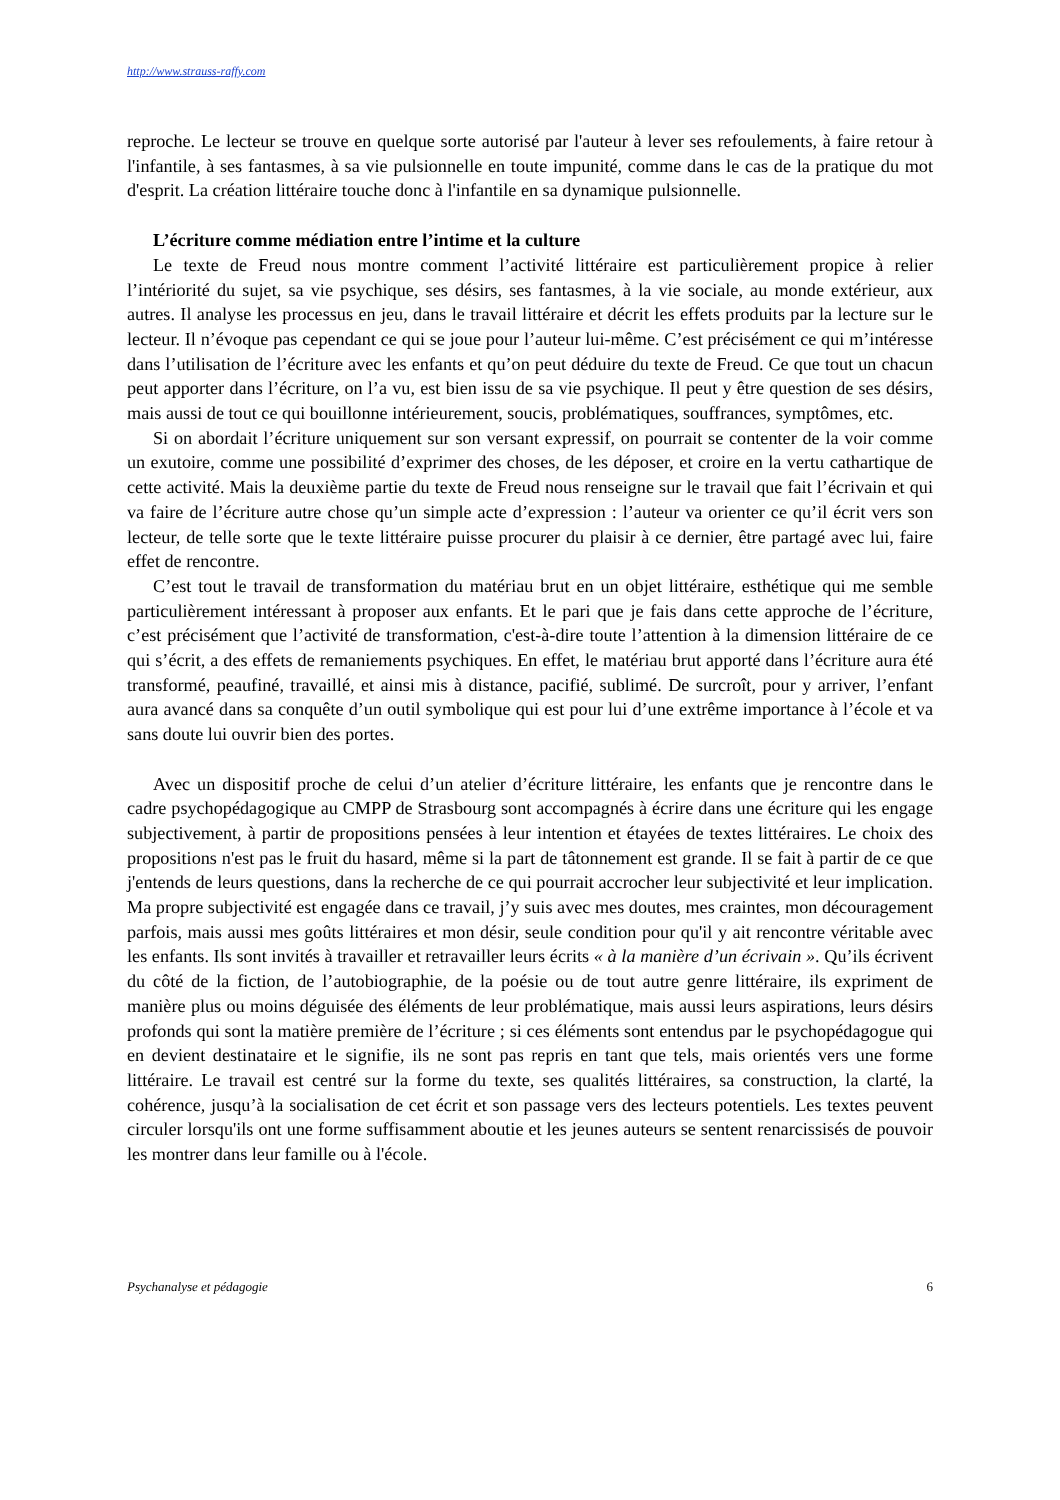http://www.strauss-raffy.com
reproche. Le lecteur se trouve en quelque sorte autorisé par l'auteur à lever ses refoulements, à faire retour à l'infantile, à ses fantasmes, à sa vie pulsionnelle en toute impunité, comme dans le cas de la pratique du mot d'esprit. La création littéraire touche donc à l'infantile en sa dynamique pulsionnelle.
L’écriture comme médiation entre l’intime et la culture
Le texte de Freud nous montre comment l’activité littéraire est particulièrement propice à relier l’intériorité du sujet, sa vie psychique, ses désirs, ses fantasmes, à la vie sociale, au monde extérieur, aux autres. Il analyse les processus en jeu, dans le travail littéraire et décrit les effets produits par la lecture sur le lecteur. Il n’évoque pas cependant ce qui se joue pour l’auteur lui-même. C’est précisément ce qui m’intéresse dans l’utilisation de l’écriture avec les enfants et qu’on peut déduire du texte de Freud. Ce que tout un chacun peut apporter dans l’écriture, on l’a vu, est bien issu de sa vie psychique. Il peut y être question de ses désirs, mais aussi de tout ce qui bouillonne intérieurement, soucis, problématiques, souffrances, symptômes, etc.
Si on abordait l’écriture uniquement sur son versant expressif, on pourrait se contenter de la voir comme un exutoire, comme une possibilité d’exprimer des choses, de les déposer, et croire en la vertu cathartique de cette activité. Mais la deuxième partie du texte de Freud nous renseigne sur le travail que fait l’écrivain et qui va faire de l’écriture autre chose qu’un simple acte d’expression : l’auteur va orienter ce qu’il écrit vers son lecteur, de telle sorte que le texte littéraire puisse procurer du plaisir à ce dernier, être partagé avec lui, faire effet de rencontre.
C’est tout le travail de transformation du matériau brut en un objet littéraire, esthétique qui me semble particulièrement intéressant à proposer aux enfants. Et le pari que je fais dans cette approche de l’écriture, c’est précisément que l’activité de transformation, c'est-à-dire toute l’attention à la dimension littéraire de ce qui s’écrit, a des effets de remaniements psychiques. En effet, le matériau brut apporté dans l’écriture aura été transformé, peaufiné, travaillé, et ainsi mis à distance, pacifié, sublimé. De surcroît, pour y arriver, l’enfant aura avancé dans sa conquête d’un outil symbolique qui est pour lui d’une extrême importance à l’école et va sans doute lui ouvrir bien des portes.
Avec un dispositif proche de celui d’un atelier d’écriture littéraire, les enfants que je rencontre dans le cadre psychopédagogique au CMPP de Strasbourg sont accompagnés à écrire dans une écriture qui les engage subjectivement, à partir de propositions pensées à leur intention et étayées de textes littéraires. Le choix des propositions n'est pas le fruit du hasard, même si la part de tâtonnement est grande. Il se fait à partir de ce que j'entends de leurs questions, dans la recherche de ce qui pourrait accrocher leur subjectivité et leur implication. Ma propre subjectivité est engagée dans ce travail, j’y suis avec mes doutes, mes craintes, mon découragement parfois, mais aussi mes goûts littéraires et mon désir, seule condition pour qu'il y ait rencontre véritable avec les enfants. Ils sont invités à travailler et retravailler leurs écrits « à la manière d’un écrivain ». Qu’ils écrivent du côté de la fiction, de l’autobiographie, de la poésie ou de tout autre genre littéraire, ils expriment de manière plus ou moins déguisée des éléments de leur problématique, mais aussi leurs aspirations, leurs désirs profonds qui sont la matière première de l’écriture ; si ces éléments sont entendus par le psychopédagogue qui en devient destinataire et le signifie, ils ne sont pas repris en tant que tels, mais orientés vers une forme littéraire. Le travail est centré sur la forme du texte, ses qualités littéraires, sa construction, la clarté, la cohérence, jusqu’à la socialisation de cet écrit et son passage vers des lecteurs potentiels. Les textes peuvent circuler lorsqu'ils ont une forme suffisamment aboutie et les jeunes auteurs se sentent renarcissisés de pouvoir les montrer dans leur famille ou à l'école.
Psychanalyse et pédagogie 6